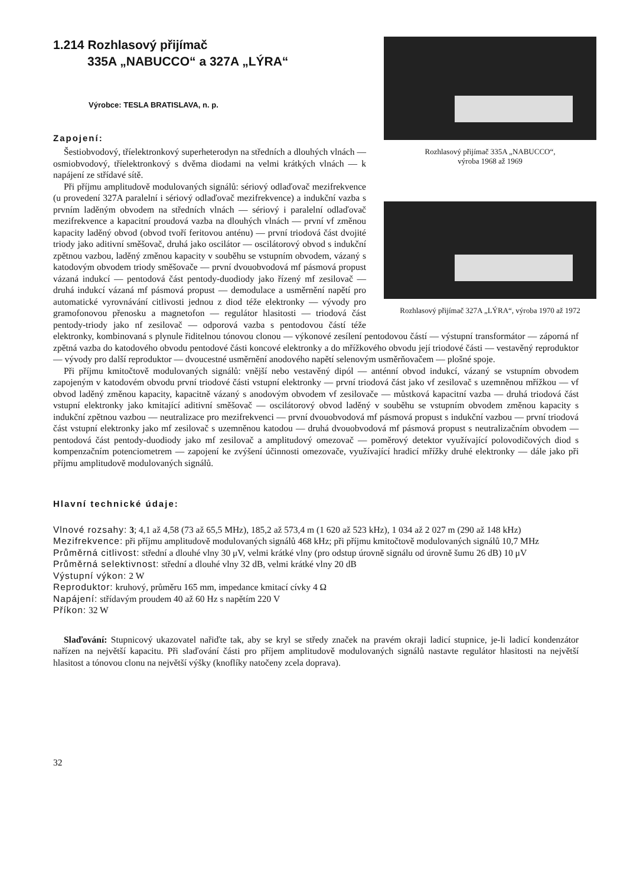Rozhlasový přijímač 335A „NABUCCO“,
výroba 1968 až 1969
Rozhlasový přijímač 327A „LÝRA“, výroba 1970 až 1972
1.214 Rozhlasový přijímač
335A „NABUCCO“ a 327A „LÝRA“
Výrobce: TESLA BRATISLAVA, n. p.
Zapojení:
Šestiobvodový, tříelektronkový superheterodyn na středních a dlouhých vlnách — osmiobvodový, tříelektronkový s dvěma diodami na velmi krátkých vlnách — k napájení ze střídavé sítě.
Při příjmu amplitudově modulovaných signálů: sériový odlaďovač mezifrekvence (u provedení 327A paralelní i sériový odlaďovač mezifrekvence) a indukční vazba s prvním laděným obvodem na středních vlnách — sériový i paralelní odlaďovač mezifrekvence a kapacitní proudová vazba na dlouhých vlnách — první vf změnou kapacity laděný obvod (obvod tvoří feritovou anténu) — první triodová část dvojité triody jako aditivní směšovač, druhá jako oscilátor — oscilátorový obvod s indukční zpětnou vazbou, laděný změnou kapacity v souběhu se vstupním obvodem, vázaný s katodovým obvodem triody směšovače — první dvouobvodová mf pásmová propust vázaná indukcí — pentodová část pentody-duodiody jako řízený mf zesilovač — druhá indukcí vázaná mf pásmová propust — demodulace a usměrnění napětí pro automatické vyrovnávání citlivosti jednou z diod téže elektronky — vývody pro gramofonovou přenosku a magnetofon — regulátor hlasitosti — triodová část pentody-triody jako nf zesilovač — odporová vazba s pentodovou částí téže elektronky, kombinovaná s plynule řiditelnou tónovou clonou — výkonové zesílení pentodovou částí — výstupní transformátor — záporná nf zpětná vazba do katodového obvodu pentodové části koncové elektronky a do mřížkového obvodu její triodové části — vestavěný reproduktor — vývody pro další reproduktor — dvoucestné usměrnění anodového napětí selenovým usměrňovačem — plošné spoje.
Při příjmu kmitočtově modulovaných signálů: vnější nebo vestavěný dipól — anténní obvod indukcí, vázaný se vstupním obvodem zapojeným v katodovém obvodu první triodové části vstupní elektronky — první triodová část jako vf zesilovač s uzemněnou mřížkou — vf obvod laděný změnou kapacity, kapacitně vázaný s anodovým obvodem vf zesilovače — můstková kapacitní vazba — druhá triodová část vstupní elektronky jako kmitající aditivní směšovač — oscilátorový obvod laděný v souběhu se vstupním obvodem změnou kapacity s indukční zpětnou vazbou — neutralizace pro mezifrekvenci — první dvouobvodová mf pásmová propust s indukční vazbou — první triodová část vstupní elektronky jako mf zesilovač s uzemněnou katodou — druhá dvouobvodová mf pásmová propust s neutralizačním obvodem — pentodová část pentody-duodiody jako mf zesilovač a amplitudový omezovač — poměrový detektor využívající polovodičových diod s kompenzačním potenciometrem — zapojení ke zvýšení účinnosti omezovače, využívající hradicí mřížky druhé elektronky — dále jako při příjmu amplitudově modulovaných signálů.
Hlavní technické údaje:
Vlnové rozsahy: 3; 4,1 až 4,58 (73 až 65,5 MHz), 185,2 až 573,4 m (1 620 až 523 kHz), 1 034 až 2 027 m (290 až 148 kHz)
Mezifrekvence: při příjmu amplitudově modulovaných signálů 468 kHz; při příjmu kmitočtově modulovaných signálů 10,7 MHz
Průměrná citlivost: střední a dlouhé vlny 30 μV, velmi krátké vlny (pro odstup úrovně signálu od úrovně šumu 26 dB) 10 μV
Průměrná selektivnost: střední a dlouhé vlny 32 dB, velmi krátké vlny 20 dB
Výstupní výkon: 2 W
Reproduktor: kruhový, průměru 165 mm, impedance kmitací cívky 4 Ω
Napájení: střídavým proudem 40 až 60 Hz s napětím 220 V
Příkon: 32 W
Slaďování: Stupnicový ukazovatel nařiďte tak, aby se kryl se středy značek na pravém okraji ladicí stupnice, je-li ladicí kondenzátor nařízen na největší kapacitu. Při slaďování části pro příjem amplitudově modulovaných signálů nastavte regulátor hlasitosti na největší hlasitost a tónovou clonu na největší výšky (knoflíky natočeny zcela doprava).
32